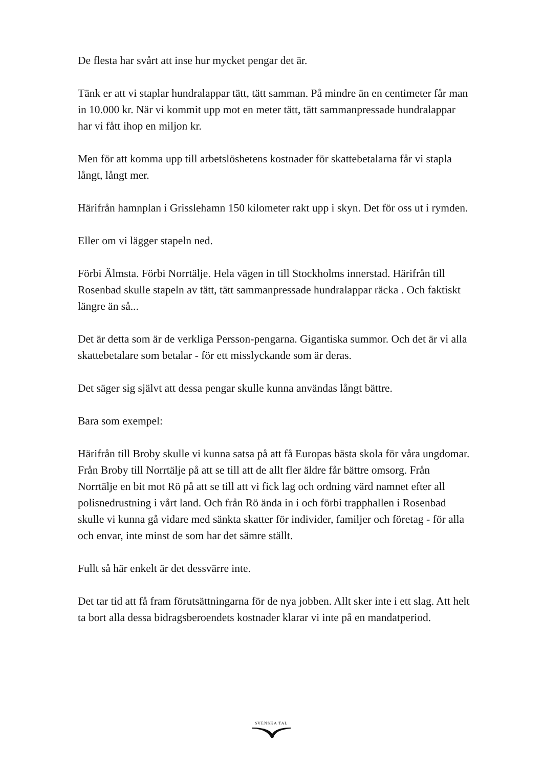De flesta har svårt att inse hur mycket pengar det är.
Tänk er att vi staplar hundralappar tätt, tätt samman. På mindre än en centimeter får man in 10.000 kr. När vi kommit upp mot en meter tätt, tätt sammanpressade hundralappar har vi fått ihop en miljon kr.
Men för att komma upp till arbetslöshetens kostnader för skattebetalarna får vi stapla långt, långt mer.
Härifrån hamnplan i Grisslehamn 150 kilometer rakt upp i skyn. Det för oss ut i rymden.
Eller om vi lägger stapeln ned.
Förbi Älmsta. Förbi Norrtälje. Hela vägen in till Stockholms innerstad. Härifrån till Rosenbad skulle stapeln av tätt, tätt sammanpressade hundralappar räcka . Och faktiskt längre än så...
Det är detta som är de verkliga Persson-pengarna. Gigantiska summor. Och det är vi alla skattebetalare som betalar - för ett misslyckande som är deras.
Det säger sig självt att dessa pengar skulle kunna användas långt bättre.
Bara som exempel:
Härifrån till Broby skulle vi kunna satsa på att få Europas bästa skola för våra ungdomar. Från Broby till Norrtälje på att se till att de allt fler äldre får bättre omsorg. Från Norrtälje en bit mot Rö på att se till att vi fick lag och ordning värd namnet efter all polisnedrustning i vårt land. Och från Rö ända in i och förbi trapphallen i Rosenbad skulle vi kunna gå vidare med sänkta skatter för individer, familjer och företag - för alla och envar, inte minst de som har det sämre ställt.
Fullt så här enkelt är det dessvärre inte.
Det tar tid att få fram förutsättningarna för de nya jobben. Allt sker inte i ett slag. Att helt ta bort alla dessa bidragsberoendets kostnader klarar vi inte på en mandatperiod.
SVENSKA TAL